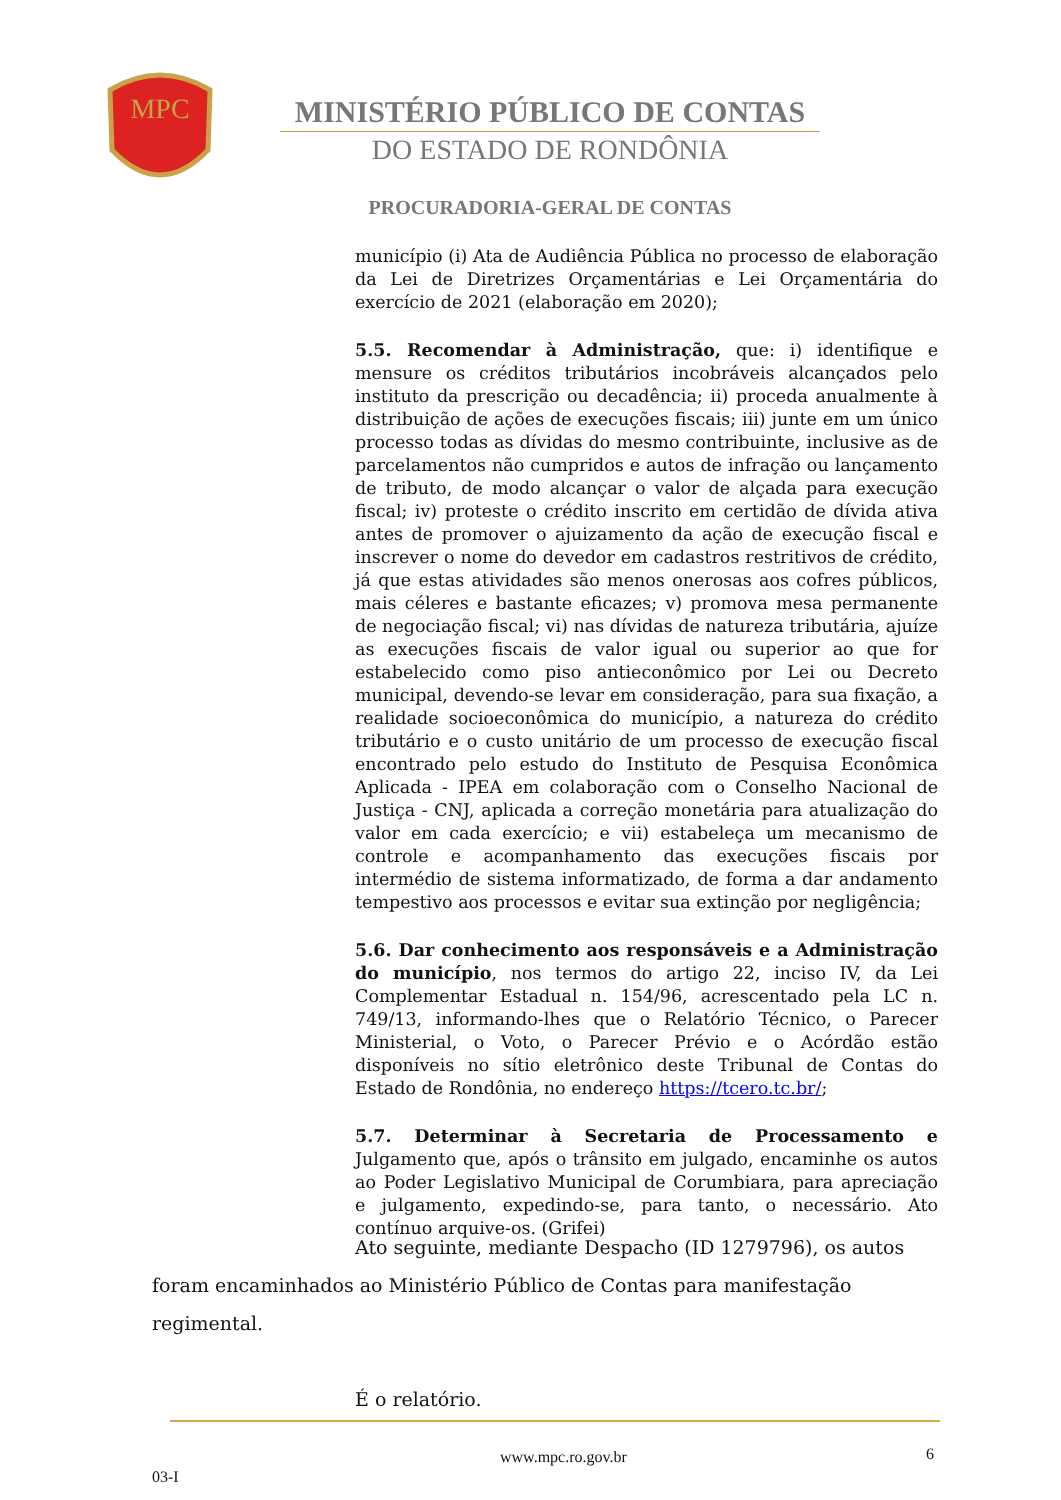MPC
MINISTÉRIO PÚBLICO DE CONTAS
DO ESTADO DE RONDÔNIA
PROCURADORIA-GERAL DE CONTAS
município (i) Ata de Audiência Pública no processo de elaboração da Lei de Diretrizes Orçamentárias e Lei Orçamentária do exercício de 2021 (elaboração em 2020);
5.5. Recomendar à Administração, que: i) identifique e mensure os créditos tributários incobráveis alcançados pelo instituto da prescrição ou decadência; ii) proceda anualmente à distribuição de ações de execuções fiscais; iii) junte em um único processo todas as dívidas do mesmo contribuinte, inclusive as de parcelamentos não cumpridos e autos de infração ou lançamento de tributo, de modo alcançar o valor de alçada para execução fiscal; iv) proteste o crédito inscrito em certidão de dívida ativa antes de promover o ajuizamento da ação de execução fiscal e inscrever o nome do devedor em cadastros restritivos de crédito, já que estas atividades são menos onerosas aos cofres públicos, mais céleres e bastante eficazes; v) promova mesa permanente de negociação fiscal; vi) nas dívidas de natureza tributária, ajuíze as execuções fiscais de valor igual ou superior ao que for estabelecido como piso antieconômico por Lei ou Decreto municipal, devendo-se levar em consideração, para sua fixação, a realidade socioeconômica do município, a natureza do crédito tributário e o custo unitário de um processo de execução fiscal encontrado pelo estudo do Instituto de Pesquisa Econômica Aplicada - IPEA em colaboração com o Conselho Nacional de Justiça - CNJ, aplicada a correção monetária para atualização do valor em cada exercício; e vii) estabeleça um mecanismo de controle e acompanhamento das execuções fiscais por intermédio de sistema informatizado, de forma a dar andamento tempestivo aos processos e evitar sua extinção por negligência;
5.6. Dar conhecimento aos responsáveis e a Administração do município, nos termos do artigo 22, inciso IV, da Lei Complementar Estadual n. 154/96, acrescentado pela LC n. 749/13, informando-lhes que o Relatório Técnico, o Parecer Ministerial, o Voto, o Parecer Prévio e o Acórdão estão disponíveis no sítio eletrônico deste Tribunal de Contas do Estado de Rondônia, no endereço https://tcero.tc.br/;
5.7. Determinar à Secretaria de Processamento e Julgamento que, após o trânsito em julgado, encaminhe os autos ao Poder Legislativo Municipal de Corumbiara, para apreciação e julgamento, expedindo-se, para tanto, o necessário. Ato contínuo arquive-os. (Grifei)
Ato seguinte, mediante Despacho (ID 1279796), os autos foram encaminhados ao Ministério Público de Contas para manifestação regimental.
É o relatório.
www.mpc.ro.gov.br 6
03-I